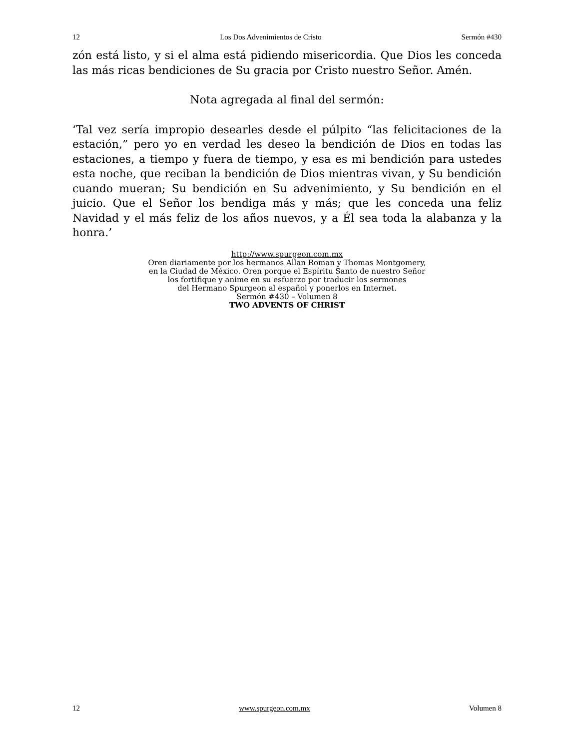12 Los Dos Advenimientos de Cristo Sermón #430
zón está listo, y si el alma está pidiendo misericordia. Que Dios les conceda las más ricas bendiciones de Su gracia por Cristo nuestro Señor. Amén.
Nota agregada al final del sermón:
‘Tal vez sería impropio desearles desde el púlpito “las felicitaciones de la estación,” pero yo en verdad les deseo la bendición de Dios en todas las estaciones, a tiempo y fuera de tiempo, y esa es mi bendición para ustedes esta noche, que reciban la bendición de Dios mientras vivan, y Su bendición cuando mueran; Su bendición en Su advenimiento, y Su bendición en el juicio. Que el Señor los bendiga más y más; que les conceda una feliz Navidad y el más feliz de los años nuevos, y a Él sea toda la alabanza y la honra.’
http://www.spurgeon.com.mx
Oren diariamente por los hermanos Allan Roman y Thomas Montgomery,
en la Ciudad de México. Oren porque el Espíritu Santo de nuestro Señor
los fortifique y anime en su esfuerzo por traducir los sermones
del Hermano Spurgeon al español y ponerlos en Internet.
Sermón #430 – Volumen 8
TWO ADVENTS OF CHRIST
12 www.spurgeon.com.mx Volumen 8